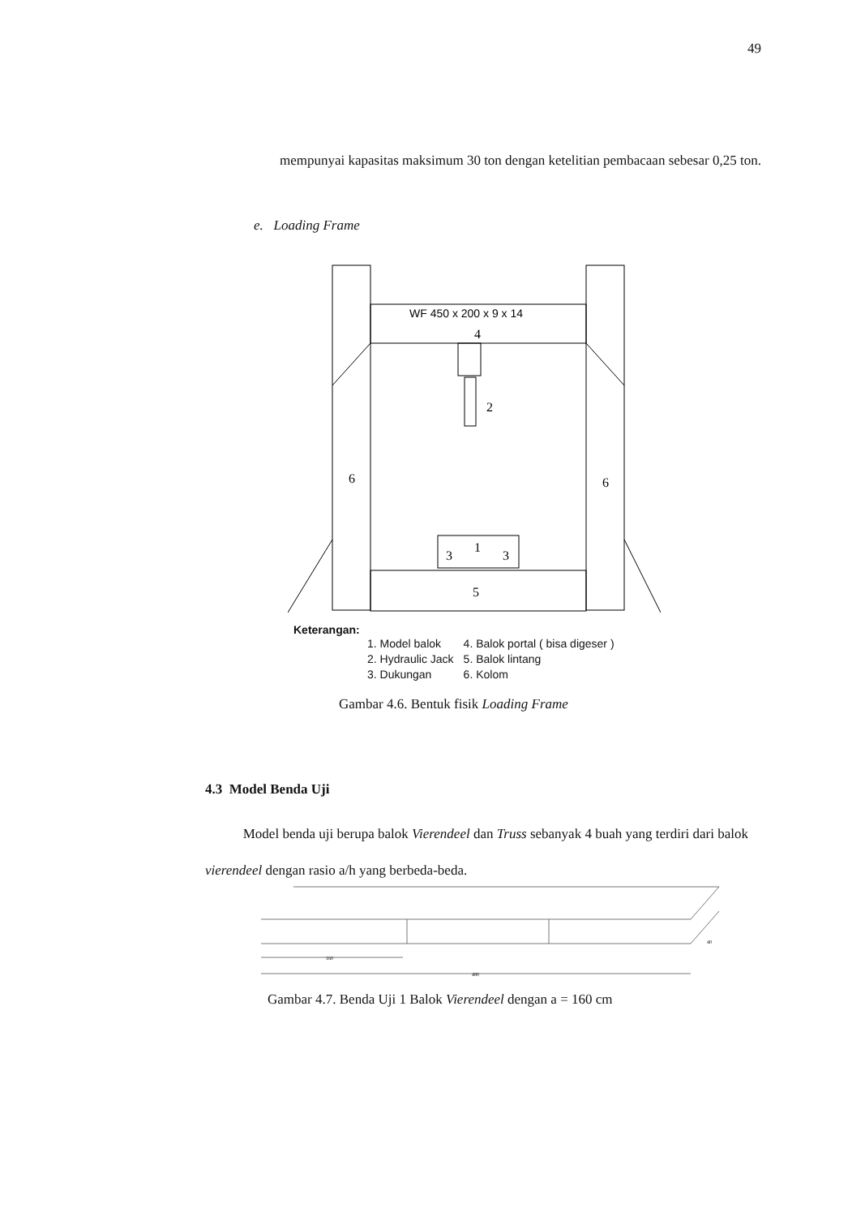49
mempunyai kapasitas maksimum 30 ton dengan ketelitian pembacaan sebesar 0,25 ton.
e. Loading Frame
WF 450 x 200 x 9 x 14
4
2
6
6
1
3
3
5
Keterangan:
| 1. Model balok | 4. Balok portal ( bisa digeser ) |
| 2. Hydraulic Jack | 5. Balok lintang |
| 3. Dukungan | 6. Kolom |
Gambar 4.6. Bentuk fisik Loading Frame
4.3 Model Benda Uji
Model benda uji berupa balok Vierendeel dan Truss sebanyak 4 buah yang terdiri dari balok vierendeel dengan rasio a/h yang berbeda-beda.
160
480
40
Gambar 4.7. Benda Uji 1 Balok Vierendeel dengan a = 160 cm